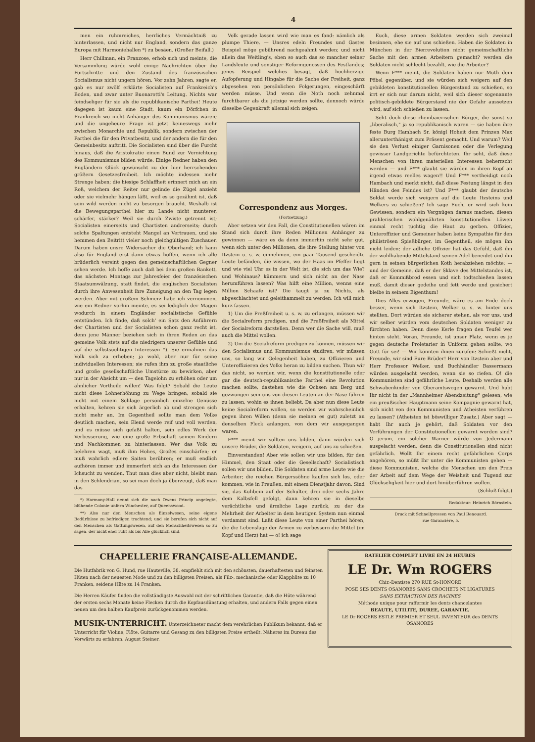4
men ein ruhmreiches, herrliches Vermächtniß zu hinterlassen, und nicht nur England, sondern das ganze Europa mit Harmoniehallen *) zu besäen. (Großer Beifall.)
Herr Chillman, ein Franzose, erhob sich und meinte, die Versammlung würde wohl einige Nachrichten über die Fortschritte und den Zustand des französischen Socialismus nicht ungern hören. Vor zehn Jahren, sagte er, gab es nur zwölf erklärte Socialisten auf Frankreich's Boden, und zwar unter Buonarotti's Leitung. Nichts war feindseliger für sie als die republikanische Parthei! Heute dagegen ist kaum eine Stadt, kaum ein Dörfchen in Frankreich wo nicht Anhänger des Kommunismus wären; und die ungeheure Frage ist jetzt keineswegs mehr zwischen Monarchie und Republik, sondern zwischen der Parthei die für den Privatbesitz, und der andern die für den Gemeinbesitz auftritt. Die Socialisten sind über die Furcht hinaus, daß die Aristokratie einen Bund zur Vernichtung des Kommunismus bilden würde. Einige Redner haben den Engländern Glück gewünscht zu der hier herrschenden größern Gesetzesfreiheit. Ich möchte indessen mehr Strenge haben; die hiesige Schlaffheit erinnert mich an ein Roß, welchem der Reiter nur gelinde die Zügel anzieht oder sie vielmehr hängen läßt, weil es so gezähmt ist, daß sein wild werden nicht zu besorgen braucht. Weshalb ist die Bewegungsparthei hier zu Lande nicht munterer, schärfer, stärker? Weil sie durch Zwiste getrennt ist; Socialisten einerseits und Chartisten andrerseits; durch solche Spaltungen entsteht Mangel an Vertrauen, und sie hemmen den Beitritt vieler noch gleichgültigen Zuschauer. Darum haben unsre Widersacher die Oberhand; ich kann also für England erst dann etwas hoffen, wenn ich alle brüderlich vereint gegen den gemeinschaftlichen Gegner sehen werde. Ich hoffe auch daß bei dem großen Bankett, das nächsten Montags zur Jahresfeier der französischen Staatsumwälzung, statt findet, die englischen Socialisten durch ihre Anwesenheit ihre Zuneigung an den Tag legen werden. Aber mit großem Schmerz habe ich vernommen, wie ein Redner vorhin meinte, es sei lediglich der Magen wodurch in einem Engländer socialistische Gefühle entstünden. Ich finde, daß solch' ein Satz den Anführern der Chartisten und der Socialisten schon ganz recht ist, denn jene Männer beziehen sich in ihren Reden an das gemeine Volk stets auf die niedrigern unserer Gefühle und auf die selbstsüchtigen Interessen *). Sie ermahnen das Volk sich zu erheben; ja wohl, aber nur für seine individuellen Interessen; sie rufen ihm zu große staatliche und große gesellschaftliche Umstürze zu bewirken, aber nur in der Absicht um — den Tagelohn zu erhöhen oder um ähnlicher Vortheile willen! Was folgt? Sobald die Leute nicht diese Lohnerhöhung zu Wege bringen, sobald sie nicht mit einem Schlage persönlich einzelne Genüsse erhalten, kehren sie sich ärgerlich ab und strengen sich nicht mehr an. Im Gegentheil sollte man dem Volke deutlich machen, sein Elend werde reif und voll werden, und es müsse sich gefaßt halten, sein edles Werk der Verbesserung, wie eine große Erbschaft seinen Kindern und Nachkommen zu hinterlassen. Wer das Volk zu belehren wagt, muß ihm Hohes, Großes einschärfen; er muß wahrlich edlere Saiten berühren; er muß endlich aufhören immer und immerfort sich an die Interessen der Ichsucht zu wenden. Thut man dies aber nicht, bleibt man in den Schlendrian, so sei man doch ja überzeugt, daß man das
*) Harmony-Hall nennt sich die nach Owens Princip angelegte, blühende Colonie unfern Winchester, auf Queenswood.
**) Also nur den Menschen als Einzelwesen, seine eigene Bedürfnisse zu befriedigen trachtend; und sie berufen sich nicht auf den Menschen als Gattungswesen, auf den Menschheitswesen so zu sagen, der nicht eher ruht als bis Alle glücklich sind.
Volk gerade lassen wird wie man es fand: nämlich als plumpe Thiere. — Unsres edeln Freundes und Gastes Beispiel möge gebührend nachgeahmt werden; und nicht allein das Weitling's, eben so auch das so mancher seiner Landsleute und sonstiger Reformgenossen des Festlandes; jenes Beispiel welches besagt, daß hochherzige Aufopferung und Hingabe für die Sache der Freiheit, ganz abgesehen von persönlichen Folgerungen, eingeschärft werden müsse. Und wenn die Noth noch zehnmal furchtbarer als die jetzige werden sollte, dennoch würde dieselbe Gegenkraft allemal sich zeigen.
Correspondenz aus Morges.
(Fortsetzung.)
Aber setzen wir den Fall, die Constitutionellen wären im Stand sich durch ihre Reden Millionen Anhänger zu gewinnen — wäre es da denn immerhin nicht sehr gut, wenn sich unter den Millionen, die ihre Stellung hinter von Itzstein u. s. w. einnehmen, ein paar Tausend gescheidte Leute befänden, die wissen, wo der Haas im Pfeffer liegt und wie viel Uhr es in der Welt ist, die sich um das Wie? und Wohinaus? kümmern und sich nicht an der Nase herumführen lassen? Was hilft eine Million, wenns eine Million Schaafe ist? Die taugt ja zu Nichts, als abgeschlachtet und geleithammelt zu werden. Ich will mich kurz fassen.
1) Um die Preßfreiheit u. s. w. zu erlangen, müssen wir die Socialreform predigen, und die Preßfreiheit als Mittel der Socialreform darstellen. Denn wer die Sache will, muß auch die Mittel wollen.
2) Um die Socialreform predigen zu können, müssen wir den Socialismus und Kommunismus studiren; wir müssen uns, so lang wir Gelegenheit haben, zu Offizieren und Unteroffizieren des Volks heran zu bilden suchen. Thun wir das nicht, so werden wir, wenn die konstitutionelle oder gar die deutsch-republikanische Parthei eine Revolution machen sollte, dastehen wie die Ochsen am Berg und gezwungen sein uns von diesen Leuten an der Nase führen zu lassen, wohin es ihnen beliebt. Da aber nun diese Leute keine Socialreform wollen, so werden wir wahrscheinlich gegen ihren Willen (denn sie meinen es gut) zuletzt an denselben Fleck anlangen, von dem wir ausgegangen waren.
F*** meint wir sollten uns bilden, dann würden sich unsere Brüder, die Soldaten, weigern, auf uns zu schießen.
Einverstanden! Aber wie sollen wir uns bilden, für den Himmel, den Staat oder die Gesellschaft? Socialistisch sollen wir uns bilden. Die Soldaten sind arme Leute wie die Arbeiter; die reichen Bürgerssöhne kaufen sich los, oder kommen, wie in Preußen, mit einem Dienstjahr davon. Sind sie, das Kuhbein auf der Schulter, drei oder sechs Jahre dem Kalbsfell gefolgt, dann kehren sie in dieselbe verächtliche und ärmliche Lage zurück, zu der die Mehrheit der Arbeiter in dem heutigen System nun einmal verdammt sind. Laßt diese Leute von einer Parthei hören, die die Lebenslage der Armen zu verbessern die Mittel (im Kopf und Herz) hat — o! ich sage
Euch, diese armen Soldaten werden sich zweimal besinnen, ehe sie auf uns schießen. Haben die Soldaten in München in der Bierrevolution nicht gemeinschaftliche Sache mit den armen Arbeitern gemacht? werden die Soldaten nicht schlecht bezahlt, wie die Arbeiter?
Wenn F*** meint, die Soldaten haben nur Muth dem Pöbel gegenüber, und sie würden sich weigern auf den gebildeten konstitutionellen Bürgerstand zu schießen, so irrt er sich nur darum nicht, weil sich dieser sogenannte politisch-gebildete Bürgerstand nie der Gefahr aussetzen wird, auf sich schießen zu lassen.
Seht doch diese rheinbaierischen Bürger, die sonst so „liberalisch," ja so republikanisch waren — sie haben ihre feste Burg Hambach Sr. königl Hoheit dem Prinzen Max allerunterthänigst zum Präsent gemacht. Und warum? Weil sie den Verlust einiger Garnisonen oder die Verlegung gewisser Landgerichte befürchteten. Ihr seht, daß diese Menschen von ihren materiellen Interessen beherrscht werden — und F*** glaubt sie würden in ihren Kopf an irgend etwas reelles wagen!! Und F*** vertheidigt noch Hambach und merkt nicht, daß diese Festung längst in den Händen des Feindes ist? Und F*** glaubt der deutsche Soldat werde sich weigern auf die Leute Itzsteins und Welkers zu schießen? Ich sage Euch, er wird sich kein Gewissen, sondern ein Vergnügen daraus machen, diesen prahlerischen wohlgenährten konstitutionellen Löwen einmal recht tüchtig die Haut zu gerben. Offizier, Unteroffizier und Gemeiner haben keine Sympathie für den philiströsen Spießbürger, im Gegentheil, sie mögen ihn nicht leiden; der adliche Offizier hat das Gefühl, daß ihn der wohlhabende Mittelstand seinen Adel beneidet und ihn gern in seinen bürgerlichen Koth herabziehen möchte; — und der Gemeine, daß er der Sklave des Mittelstandes ist, daß er Kommißbrod essen und sich todtschießen lassen muß, damit dieser gedeihe und fett werde und gesichert bleibe in seinem Eigenthum!
Dies Alles erwogen, Freunde, wäre es am Ende doch besser, wenn sich Itzstein, Welker u. s. w. hinter uns stellten. Dort würden sie sicherer stehen, als vor uns, und wir selber würden vom deutschen Soldaten weniger zu fürchten haben. Denn diese Kerle fragen den Teufel wer hinten steht. Voran, Freunde, ist unser Platz, wenn es je gegen deutsche Proletarier in Uniform gehen sollte, wo Gott für sei! — Wir könnten ihnen zurufen: Schießt nicht, Freunde, wir sind Eure Brüder! Herr von Itzstein aber und Herr Professor Welker, und Buchhändler Bassermann würden ausgelacht werden, wenn sie so riefen. O! die Kommunisten sind gefährliche Leute. Deshalb werden alle Schwabenkinder von Oberamtswegen gewarnt. Und habt Ihr nicht in der „Mannheimer Abendzeitung" gelesen, wie ein preußischer Hauptmann seine Kompagnie gewarnt hat, sich nicht von den Kommunisten und Atheisten verführen zu lassen? (Atheisten ist böswilliger Zusatz.) Aber sagt — habt Ihr auch je gehört, daß Soldaten vor den Verführungen der Constitutionellen gewarnt worden sind? O jerum, ein solcher Warner würde von Jedermann ausgelacht werden, denn die Constitutionellen sind nicht gefährlich. Wollt Ihr einem recht gefährlichen Corps angehören, so müßt Ihr unter die Kommunisten gehen — diese Kommunisten, welche die Menschen um den Preis der Arbeit auf dem Wege der Weisheit und Tugend zur Glückseligkeit hier und dort hinüberführen wollen.
(Schluß folgt.)
Redakteur: Heinrich Börnstein.
Druck mit Schnellpressen von Paul Renouard.
rue Garancière, 5.
CHAPELLERIE FRANÇAISE-ALLEMANDE.
Die Hutfabrik von G. Hund, rue Hauteville, 38, empfiehlt sich mit den schönsten, dauerhaftesten und feinsten Hüten nach der neuesten Mode und zu den billigsten Preisen, als Filz-, mechanische oder Klapphüte zu 10 Franken, seidene Hüte zu 14 Franken.
Die Herren Käufer finden die vollständigste Auswahl mit der schriftlichen Garantie, daß die Hüte während der ersten sechs Monate keine Flecken durch die Kopfausdünstung erhalten, und andern Falls gegen einen neuen um den halben Kaufpreis zurückgenommen werden.
MUSIK-UNTERRICHT. Unterzeichneter macht dem verehrlichen Publikum bekannt, daß er Unterricht für Violine, Flöte, Guitarre und Gesang zu den billigsten Preise ertheilt. Näheres im Bureau des Vorwärts zu erfahren. August Steiner.
RATELIER COMPLET LIVRE EN 24 HEURES
LE Dr. Wm ROGERS
Chir.-Dentiste 270 RUE St-HONORE
POSE SES DENTS OSANORES SANS CROCHETS NI LIGATURES
SANS EXTRACTION DES RACINES
Méthode unique pour raffermir les dents chancelantes
BEAUTE, UTILITE, DUREE, GARANTIE.
LE Dr ROGERS ESTLE PREMIER ET SEUL INVENTEUR des DENTS OSANORES